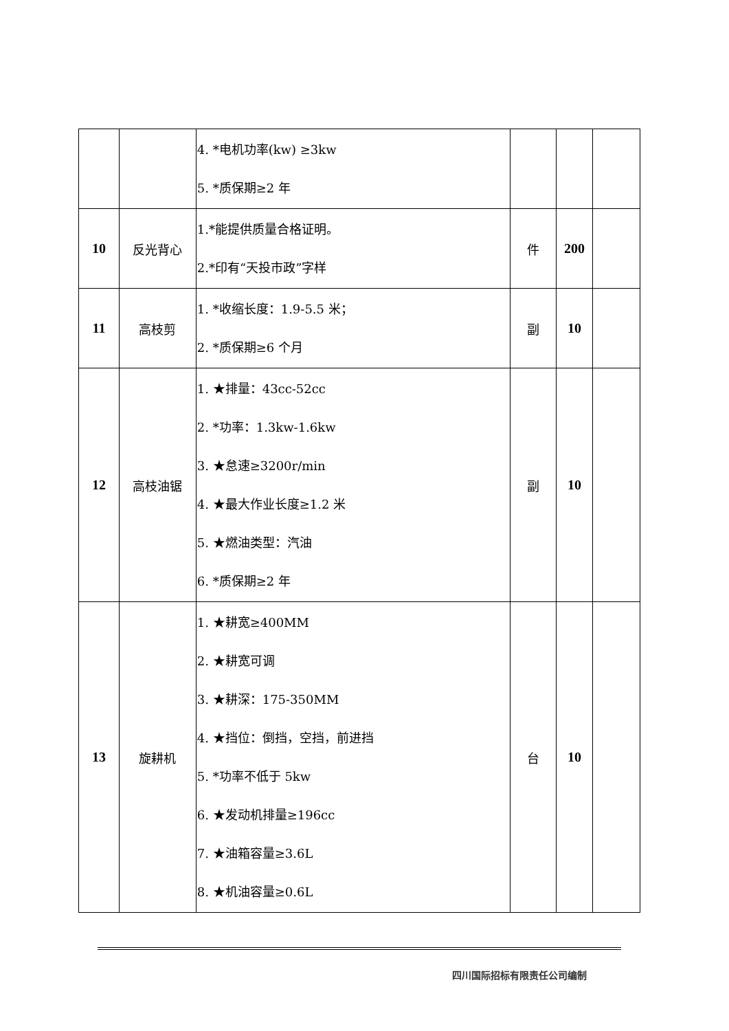| | | 4. *电机功率(kw) ≥3kw 5. *质保期≥2 年 | | | |
| 10 | 反光背心 | 1.*能提供质量合格证明。 2.*印有“天投市政”字样 | 件 | 200 | |
| 11 | 高枝剪 | 1. *收缩长度：1.9-5.5 米； 2. *质保期≥6 个月 | 副 | 10 | |
| 12 | 高枝油锯 | 1. ★排量：43cc-52cc 2. *功率：1.3kw-1.6kw 3. ★怠速≥3200r/min 4. ★最大作业长度≥1.2 米 5. ★燃油类型：汽油 6. *质保期≥2 年 | 副 | 10 | |
| 13 | 旋耕机 | 1. ★耕宽≥400MM 2. ★耕宽可调 3. ★耕深：175-350MM 4. ★挡位：倒挡，空挡，前进挡 5. *功率不低于 5kw 6. ★发动机排量≥196cc 7. ★油箱容量≥3.6L 8. ★机油容量≥0.6L | 台 | 10 | |
四川国际招标有限责任公司编制